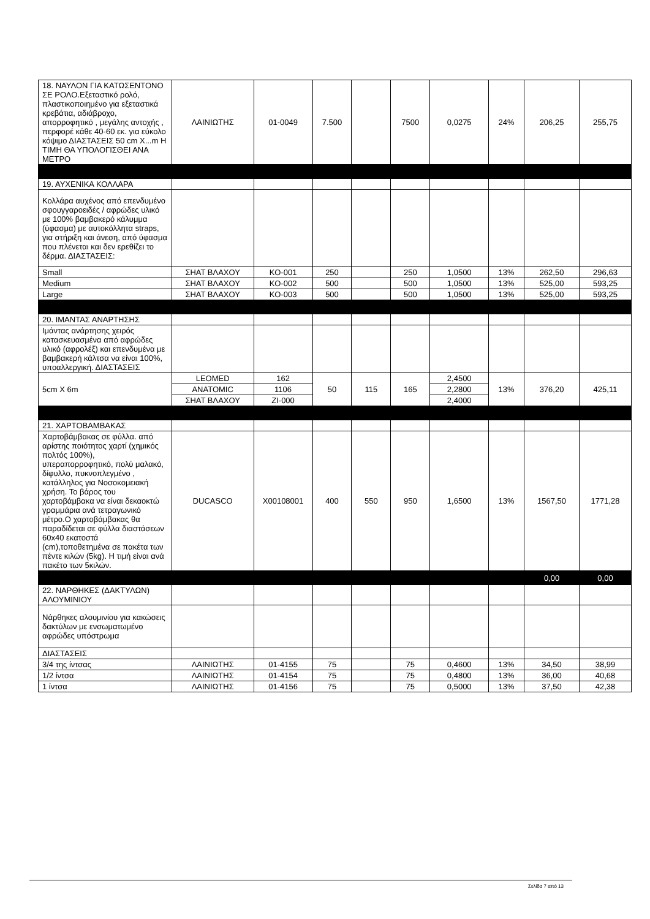| 18. ΝΑΥΛΟΝ ΓΙΑ ΚΑΤΩΣΕΝΤΟΝΟ ΣΕ ΡΟΛΟ.Εξεταστικό ρολό, πλαστικοποιημένο για εξεταστικά κρεβάτια, αδιάβροχο, απορροφητικό , μεγάλης αντοχής , περφορέ κάθε 40-60 εκ. για εύκολο κόψιμο ΔΙΑΣΤΑΣΕΙΣ 50 cm X...m Η ΤΙΜΗ ΘΑ ΥΠΟΛΟΓΙΣΘΕΙ ΑΝΑ ΜΕΤΡΟ | ΛΑΙΝΙΩΤΗΣ | 01-0049 | 7.500 | | 7500 | 0,0275 | 24% | 206,25 | 255,75 |
| 19. ΑΥΧΕΝΙΚΑ ΚΟΛΛΑΡΑ | | | | | | | | | |
| Κολλάρα αυχένος από επενδυμένο σφουγγαροειδές / αφρώδες υλικό με 100% βαμβακερό κάλυμμα (ύφασμα) με αυτοκόλλητα straps, για στήριξη και άνεση, από ύφασμα που πλένεται και δεν ερεθίζει το δέρμα. ΔΙΑΣΤΑΣΕΙΣ: | | | | | | | | | |
| Small | ΣΗΑΤ ΒΛΑΧΟΥ | KO-001 | 250 | | 250 | 1,0500 | 13% | 262,50 | 296,63 |
| Medium | ΣΗΑΤ ΒΛΑΧΟΥ | KO-002 | 500 | | 500 | 1,0500 | 13% | 525,00 | 593,25 |
| Large | ΣΗΑΤ ΒΛΑΧΟΥ | KO-003 | 500 | | 500 | 1,0500 | 13% | 525,00 | 593,25 |
| 20. ΙΜΑΝΤΑΣ ΑΝΑΡΤΗΣΗΣ | | | | | | | | | |
| Ιμάντας ανάρτησης χειρός κατασκευασμένα από αφρώδες υλικό (αφρολέξ) και επενδυμένα με βαμβακερή κάλτσα να είναι 100%, υποαλλεργική. ΔΙΑΣΤΑΣΕΙΣ | | | | | | | | | |
| 5cm X 6m | LEOMED | 162 | 50 | 115 | 165 | 2,4500 | 13% | 376,20 | 425,11 |
| | ANATOMIC | 1106 | | | | 2,2800 | | | |
| | ΣΗΑΤ ΒΛΑΧΟΥ | ZI-000 | | | | 2,4000 | | | |
| 21. ΧΑΡΤΟΒΑΜΒΑΚΑΣ | | | | | | | | | |
| Χαρτοβάμβακας σε φύλλα. από αρίστης ποιότητος χαρτί (χημικός πολτός 100%), υπεραπορροφητικό, πολύ μαλακό, δίφυλλο, πυκνοπλεγμένο , κατάλληλος για Νοσοκομειακή χρήση. Το βάρος του χαρτοβάμβακα να είναι δεκαοκτώ γραμμάρια ανά τετραγωνικό μέτρο.Ο χαρτοβάμβακας θα παραδίδεται σε φύλλα διαστάσεων 60x40 εκατοστά (cm),τοποθετημένα σε πακέτα των πέντε κιλών (5kg). Η τιμή είναι ανά πακέτο των 5κιλών. | DUCASCO | X00108001 | 400 | 550 | 950 | 1,6500 | 13% | 1567,50 | 1771,28 |
| | | | | | | | | 0,00 | 0,00 |
| 22. ΝΑΡΘΗΚΕΣ (ΔΑΚΤΥΛΩΝ) ΑΛΟΥΜΙΝΙΟΥ | | | | | | | | | |
| Νάρθηκες αλουμινίου για κακώσεις δακτύλων με ενσωματωμένο αφρώδες υπόστρωμα | | | | | | | | | |
| ΔΙΑΣΤΑΣΕΙΣ | | | | | | | | | |
| 3/4 της ίντσας | ΛΑΙΝΙΩΤΗΣ | 01-4155 | 75 | | 75 | 0,4600 | 13% | 34,50 | 38,99 |
| 1/2 ίντσα | ΛΑΙΝΙΩΤΗΣ | 01-4154 | 75 | | 75 | 0,4800 | 13% | 36,00 | 40,68 |
| 1 ίντσα | ΛΑΙΝΙΩΤΗΣ | 01-4156 | 75 | | 75 | 0,5000 | 13% | 37,50 | 42,38 |
Σελίδα 7 από 13